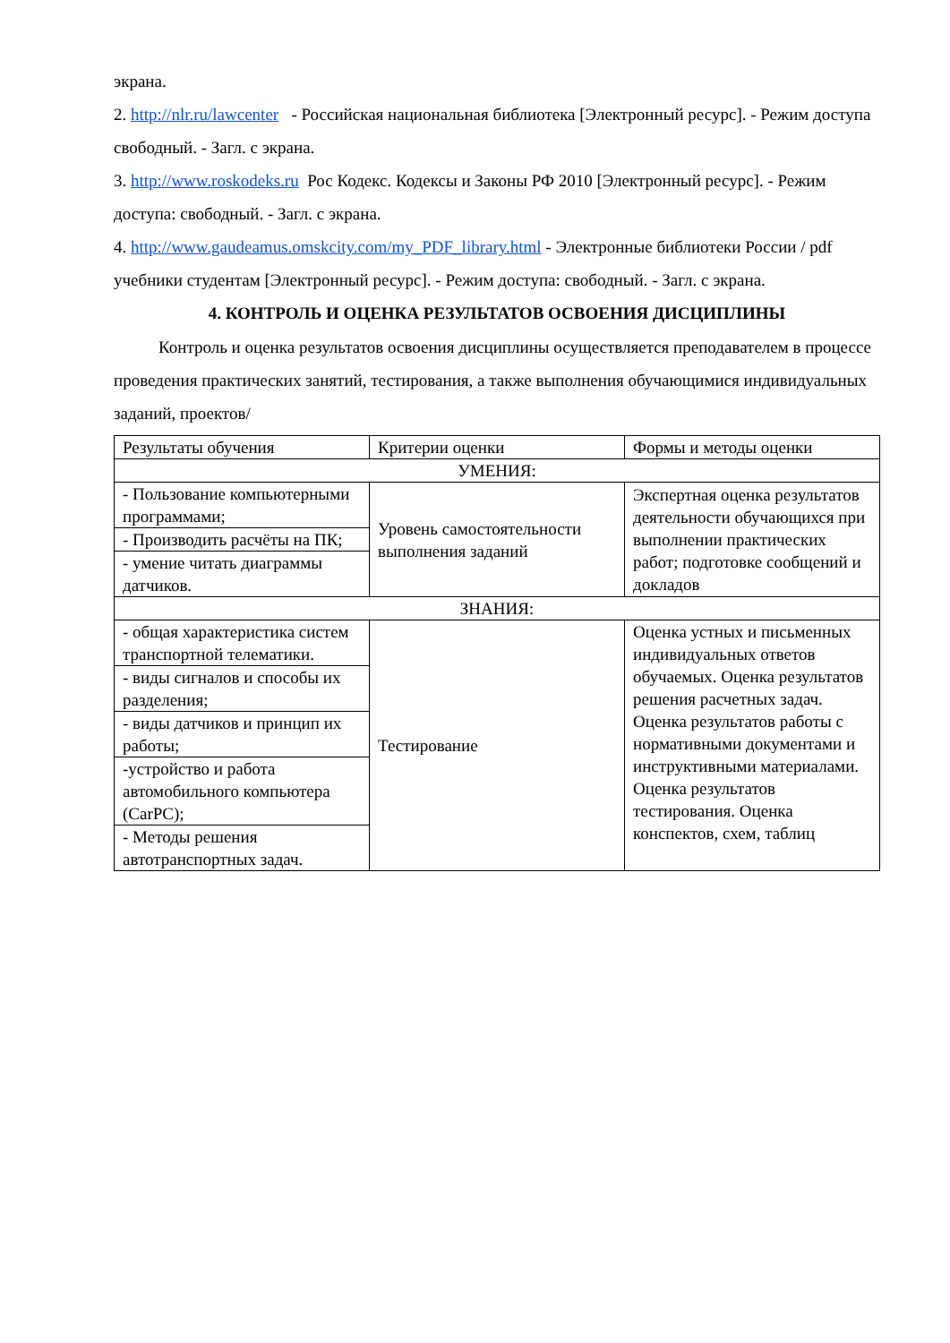экрана.
2. http://nlr.ru/lawcenter - Российская национальная библиотека [Электронный ресурс]. - Режим доступа свободный. - Загл. с экрана.
3. http://www.roskodeks.ru Рос Кодекс. Кодексы и Законы РФ 2010 [Электронный ресурс]. - Режим доступа: свободный. - Загл. с экрана.
4. http://www.gaudeamus.omskcity.com/my_PDF_library.html - Электронные библиотеки России / pdf учебники студентам [Электронный ресурс]. - Режим доступа: свободный. - Загл. с экрана.
4. КОНТРОЛЬ И ОЦЕНКА РЕЗУЛЬТАТОВ ОСВОЕНИЯ ДИСЦИПЛИНЫ
Контроль и оценка результатов освоения дисциплины осуществляется преподавателем в процессе проведения практических занятий, тестирования, а также выполнения обучающимися индивидуальных заданий, проектов/
| Результаты обучения | Критерии оценки | Формы и методы оценки |
| --- | --- | --- |
| УМЕНИЯ: | | |
| - Пользование компьютерными программами; | Уровень самостоятельности выполнения заданий | Экспертная оценка результатов деятельности обучающихся при выполнении практических работ; подготовке сообщений и докладов |
| - Производить расчёты на ПК; | | |
| - умение читать диаграммы датчиков. | | |
| ЗНАНИЯ: | | |
| - общая характеристика систем транспортной телематики. | Тестирование | Оценка устных и письменных индивидуальных ответов обучаемых. Оценка результатов решения расчетных задач. Оценка результатов работы с нормативными документами и инструктивными материалами. Оценка результатов тестирования. Оценка конспектов, схем, таблиц |
| - виды сигналов и способы их разделения; | | |
| - виды датчиков и принцип их работы; | | |
| -устройство и работа автомобильного компьютера (CarPC); | | |
| - Методы решения автотранспортных задач. | | |